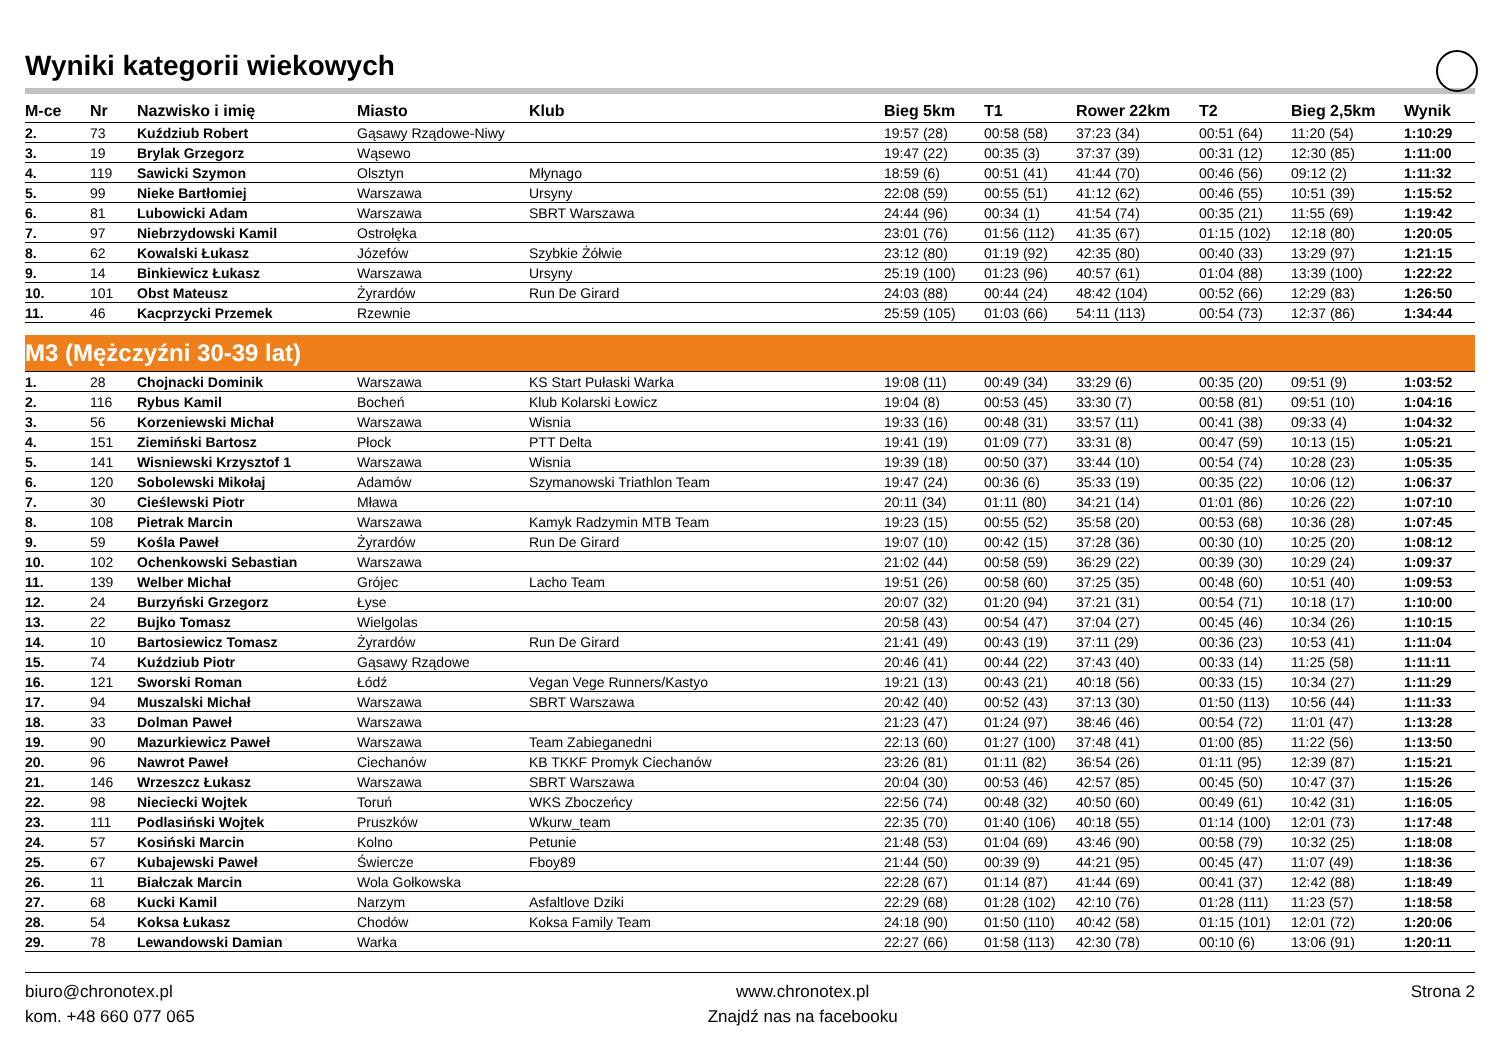Wyniki kategorii wiekowych
| M-ce | Nr | Nazwisko i imię | Miasto | Klub | Bieg 5km | T1 | Rower 22km | T2 | Bieg 2,5km | Wynik |
| --- | --- | --- | --- | --- | --- | --- | --- | --- | --- | --- |
| 2. | 73 | Kuździub Robert | Gąsawy Rządowe-Niwy | | 19:57 (28) | 00:58 (58) | 37:23 (34) | 00:51 (64) | 11:20 (54) | 1:10:29 |
| 3. | 19 | Brylak Grzegorz | Wąsewo | | 19:47 (22) | 00:35 (3) | 37:37 (39) | 00:31 (12) | 12:30 (85) | 1:11:00 |
| 4. | 119 | Sawicki Szymon | Olsztyn | Młynago | 18:59 (6) | 00:51 (41) | 41:44 (70) | 00:46 (56) | 09:12 (2) | 1:11:32 |
| 5. | 99 | Nieke Bartłomiej | Warszawa | Ursyny | 22:08 (59) | 00:55 (51) | 41:12 (62) | 00:46 (55) | 10:51 (39) | 1:15:52 |
| 6. | 81 | Lubowicki Adam | Warszawa | SBRT Warszawa | 24:44 (96) | 00:34 (1) | 41:54 (74) | 00:35 (21) | 11:55 (69) | 1:19:42 |
| 7. | 97 | Niebrzydowski Kamil | Ostrołęka | | 23:01 (76) | 01:56 (112) | 41:35 (67) | 01:15 (102) | 12:18 (80) | 1:20:05 |
| 8. | 62 | Kowalski Łukasz | Józefów | Szybkie Żółwie | 23:12 (80) | 01:19 (92) | 42:35 (80) | 00:40 (33) | 13:29 (97) | 1:21:15 |
| 9. | 14 | Binkiewicz Łukasz | Warszawa | Ursyny | 25:19 (100) | 01:23 (96) | 40:57 (61) | 01:04 (88) | 13:39 (100) | 1:22:22 |
| 10. | 101 | Obst Mateusz | Żyrardów | Run De Girard | 24:03 (88) | 00:44 (24) | 48:42 (104) | 00:52 (66) | 12:29 (83) | 1:26:50 |
| 11. | 46 | Kacprzycki Przemek | Rzewnie | | 25:59 (105) | 01:03 (66) | 54:11 (113) | 00:54 (73) | 12:37 (86) | 1:34:44 |
| M3 (Mężczyźni 30-39 lat) | | | | | | | | | | |
| 1. | 28 | Chojnacki Dominik | Warszawa | KS Start Pułaski Warka | 19:08 (11) | 00:49 (34) | 33:29 (6) | 00:35 (20) | 09:51 (9) | 1:03:52 |
| 2. | 116 | Rybus Kamil | Bocheń | Klub Kolarski Łowicz | 19:04 (8) | 00:53 (45) | 33:30 (7) | 00:58 (81) | 09:51 (10) | 1:04:16 |
| 3. | 56 | Korzeniewski Michał | Warszawa | Wisnia | 19:33 (16) | 00:48 (31) | 33:57 (11) | 00:41 (38) | 09:33 (4) | 1:04:32 |
| 4. | 151 | Ziemiński Bartosz | Płock | PTT Delta | 19:41 (19) | 01:09 (77) | 33:31 (8) | 00:47 (59) | 10:13 (15) | 1:05:21 |
| 5. | 141 | Wisniewski Krzysztof 1 | Warszawa | Wisnia | 19:39 (18) | 00:50 (37) | 33:44 (10) | 00:54 (74) | 10:28 (23) | 1:05:35 |
| 6. | 120 | Sobolewski Mikołaj | Adamów | Szymanowski Triathlon Team | 19:47 (24) | 00:36 (6) | 35:33 (19) | 00:35 (22) | 10:06 (12) | 1:06:37 |
| 7. | 30 | Cieślewski Piotr | Mława | | 20:11 (34) | 01:11 (80) | 34:21 (14) | 01:01 (86) | 10:26 (22) | 1:07:10 |
| 8. | 108 | Pietrak Marcin | Warszawa | Kamyk Radzymin MTB Team | 19:23 (15) | 00:55 (52) | 35:58 (20) | 00:53 (68) | 10:36 (28) | 1:07:45 |
| 9. | 59 | Kośla Paweł | Żyrardów | Run De Girard | 19:07 (10) | 00:42 (15) | 37:28 (36) | 00:30 (10) | 10:25 (20) | 1:08:12 |
| 10. | 102 | Ochenkowski Sebastian | Warszawa | | 21:02 (44) | 00:58 (59) | 36:29 (22) | 00:39 (30) | 10:29 (24) | 1:09:37 |
| 11. | 139 | Welber Michał | Grójec | Lacho Team | 19:51 (26) | 00:58 (60) | 37:25 (35) | 00:48 (60) | 10:51 (40) | 1:09:53 |
| 12. | 24 | Burzyński Grzegorz | Łyse | | 20:07 (32) | 01:20 (94) | 37:21 (31) | 00:54 (71) | 10:18 (17) | 1:10:00 |
| 13. | 22 | Bujko Tomasz | Wielgolas | | 20:58 (43) | 00:54 (47) | 37:04 (27) | 00:45 (46) | 10:34 (26) | 1:10:15 |
| 14. | 10 | Bartosiewicz Tomasz | Żyrardów | Run De Girard | 21:41 (49) | 00:43 (19) | 37:11 (29) | 00:36 (23) | 10:53 (41) | 1:11:04 |
| 15. | 74 | Kuździub Piotr | Gąsawy Rządowe | | 20:46 (41) | 00:44 (22) | 37:43 (40) | 00:33 (14) | 11:25 (58) | 1:11:11 |
| 16. | 121 | Sworski Roman | Łódź | Vegan Vege Runners/Kastyo | 19:21 (13) | 00:43 (21) | 40:18 (56) | 00:33 (15) | 10:34 (27) | 1:11:29 |
| 17. | 94 | Muszalski Michał | Warszawa | SBRT Warszawa | 20:42 (40) | 00:52 (43) | 37:13 (30) | 01:50 (113) | 10:56 (44) | 1:11:33 |
| 18. | 33 | Dolman Paweł | Warszawa | | 21:23 (47) | 01:24 (97) | 38:46 (46) | 00:54 (72) | 11:01 (47) | 1:13:28 |
| 19. | 90 | Mazurkiewicz Paweł | Warszawa | Team Zabieganedni | 22:13 (60) | 01:27 (100) | 37:48 (41) | 01:00 (85) | 11:22 (56) | 1:13:50 |
| 20. | 96 | Nawrot Paweł | Ciechanów | KB TKKF Promyk Ciechanów | 23:26 (81) | 01:11 (82) | 36:54 (26) | 01:11 (95) | 12:39 (87) | 1:15:21 |
| 21. | 146 | Wrzeszcz Łukasz | Warszawa | SBRT Warszawa | 20:04 (30) | 00:53 (46) | 42:57 (85) | 00:45 (50) | 10:47 (37) | 1:15:26 |
| 22. | 98 | Nieciecki Wojtek | Toruń | WKS Zboczeńcy | 22:56 (74) | 00:48 (32) | 40:50 (60) | 00:49 (61) | 10:42 (31) | 1:16:05 |
| 23. | 111 | Podlasiński Wojtek | Pruszków | Wkurw_team | 22:35 (70) | 01:40 (106) | 40:18 (55) | 01:14 (100) | 12:01 (73) | 1:17:48 |
| 24. | 57 | Kosiński Marcin | Kolno | Petunie | 21:48 (53) | 01:04 (69) | 43:46 (90) | 00:58 (79) | 10:32 (25) | 1:18:08 |
| 25. | 67 | Kubajewski Paweł | Świercze | Fboy89 | 21:44 (50) | 00:39 (9) | 44:21 (95) | 00:45 (47) | 11:07 (49) | 1:18:36 |
| 26. | 11 | Białczak Marcin | Wola Gołkowska | | 22:28 (67) | 01:14 (87) | 41:44 (69) | 00:41 (37) | 12:42 (88) | 1:18:49 |
| 27. | 68 | Kucki Kamil | Narzym | Asfaltlove Dziki | 22:29 (68) | 01:28 (102) | 42:10 (76) | 01:28 (111) | 11:23 (57) | 1:18:58 |
| 28. | 54 | Koksa Łukasz | Chodów | Koksa Family Team | 24:18 (90) | 01:50 (110) | 40:42 (58) | 01:15 (101) | 12:01 (72) | 1:20:06 |
| 29. | 78 | Lewandowski Damian | Warka | | 22:27 (66) | 01:58 (113) | 42:30 (78) | 00:10 (6) | 13:06 (91) | 1:20:11 |
biuro@chronotex.pl
kom. +48 660 077 065
www.chronotex.pl
Znajdź nas na facebooku
Strona 2